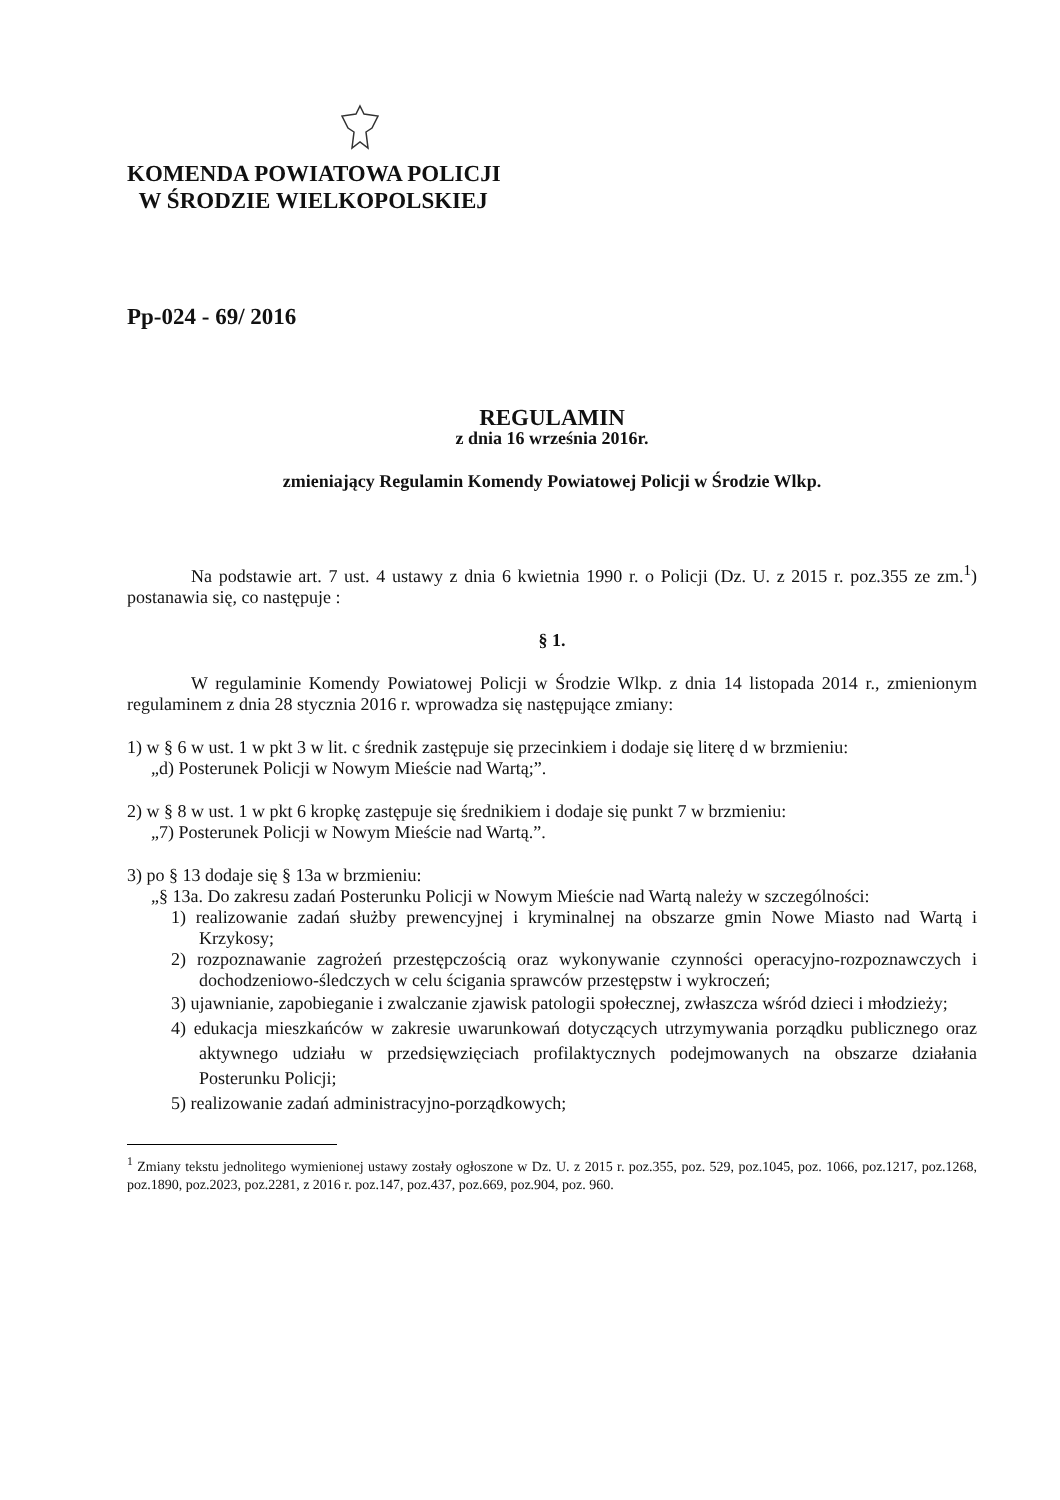KOMENDA POWIATOWA POLICJI
W ŚRODZIE WIELKOPOLSKIEJ
Pp-024 - 69/ 2016
REGULAMIN
z dnia 16 września 2016r.
zmieniający Regulamin Komendy Powiatowej Policji w Środzie Wlkp.
Na podstawie art. 7 ust. 4 ustawy z dnia 6 kwietnia 1990 r. o Policji (Dz. U. z 2015 r. poz.355 ze zm.<sup>1</sup>) postanawia się, co następuje :
§ 1.
W regulaminie Komendy Powiatowej Policji w Środzie Wlkp. z dnia 14 listopada 2014 r., zmienionym regulaminem z dnia 28 stycznia 2016 r. wprowadza się następujące zmiany:
1) w § 6 w ust. 1 w pkt 3 w lit. c średnik zastępuje się przecinkiem i dodaje się literę d w brzmieniu:
„d) Posterunek Policji w Nowym Mieście nad Wartą;”.
2) w § 8 w ust. 1 w pkt 6 kropkę zastępuje się średnikiem i dodaje się punkt 7 w brzmieniu:
„7) Posterunek Policji w Nowym Mieście nad Wartą.”.
3) po § 13 dodaje się § 13a w brzmieniu:
„§ 13a. Do zakresu zadań Posterunku Policji w Nowym Mieście nad Wartą należy w szczególności:
1) realizowanie zadań służby prewencyjnej i kryminalnej na obszarze gmin Nowe Miasto nad Wartą i Krzykosy;
2) rozpoznawanie zagrożeń przestępczością oraz wykonywanie czynności operacyjno-rozpoznawczych i dochodzeniowo-śledczych w celu ścigania sprawców przestępstw i wykroczeń;
3) ujawnianie, zapobieganie i zwalczanie zjawisk patologii społecznej, zwłaszcza wśród dzieci i młodzieży;
4) edukacja mieszkańców w zakresie uwarunkowań dotyczących utrzymywania porządku publicznego oraz aktywnego udziału w przedsięwzięciach profilaktycznych podejmowanych na obszarze działania Posterunku Policji;
5) realizowanie zadań administracyjno-porządkowych;
<sup>1</sup> Zmiany tekstu jednolitego wymienionej ustawy zostały ogłoszone w Dz. U. z 2015 r. poz.355, poz. 529, poz.1045, poz. 1066, poz.1217, poz.1268, poz.1890, poz.2023, poz.2281, z 2016 r. poz.147, poz.437, poz.669, poz.904, poz. 960.